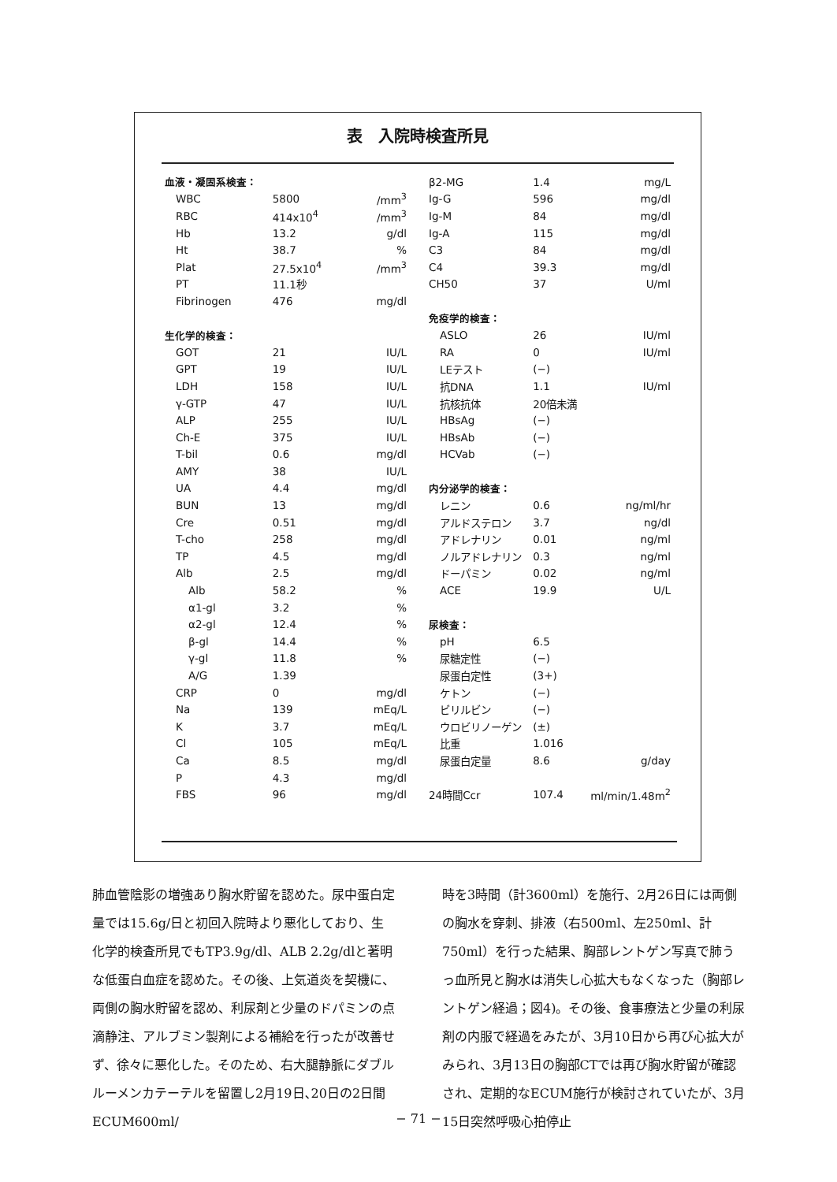表　入院時検査所見
| 血液・凝固系検査： | | |
| WBC | 5800 | /mm<sup>3</sup> |
| RBC | 414x10<sup>4</sup> | /mm<sup>3</sup> |
| Hb | 13.2 | g/dl |
| Ht | 38.7 | % |
| Plat | 27.5x10<sup>4</sup> | /mm<sup>3</sup> |
| PT | 11.1秒 | |
| Fibrinogen | 476 | mg/dl |
| 生化学的検査： | | |
| GOT | 21 | IU/L |
| GPT | 19 | IU/L |
| LDH | 158 | IU/L |
| γ-GTP | 47 | IU/L |
| ALP | 255 | IU/L |
| Ch-E | 375 | IU/L |
| T-bil | 0.6 | mg/dl |
| AMY | 38 | IU/L |
| UA | 4.4 | mg/dl |
| BUN | 13 | mg/dl |
| Cre | 0.51 | mg/dl |
| T-cho | 258 | mg/dl |
| TP | 4.5 | mg/dl |
| Alb | 2.5 | mg/dl |
| Alb | 58.2 | % |
| α1-gl | 3.2 | % |
| α2-gl | 12.4 | % |
| β-gl | 14.4 | % |
| γ-gl | 11.8 | % |
| A/G | 1.39 | |
| CRP | 0 | mg/dl |
| Na | 139 | mEq/L |
| K | 3.7 | mEq/L |
| Cl | 105 | mEq/L |
| Ca | 8.5 | mg/dl |
| P | 4.3 | mg/dl |
| FBS | 96 | mg/dl |
| β2-MG | 1.4 | mg/L |
| Ig-G | 596 | mg/dl |
| Ig-M | 84 | mg/dl |
| Ig-A | 115 | mg/dl |
| C3 | 84 | mg/dl |
| C4 | 39.3 | mg/dl |
| CH50 | 37 | U/ml |
| 免疫学的検査： | | |
| ASLO | 26 | IU/ml |
| RA | 0 | IU/ml |
| LEテスト | (−) | |
| 抗DNA | 1.1 | IU/ml |
| 抗核抗体 | 20倍未満 | |
| HBsAg | (−) | |
| HBsAb | (−) | |
| HCVab | (−) | |
| 内分泌学的検査： | | |
| レニン | 0.6 | ng/ml/hr |
| アルドステロン | 3.7 | ng/dl |
| アドレナリン | 0.01 | ng/ml |
| ノルアドレナリン | 0.3 | ng/ml |
| ドーパミン | 0.02 | ng/ml |
| ACE | 19.9 | U/L |
| 尿検査： | | |
| pH | 6.5 | |
| 尿糖定性 | (−) | |
| 尿蛋白定性 | (3+) | |
| ケトン | (−) | |
| ビリルビン | (−) | |
| ウロビリノーゲン | (±) | |
| 比重 | 1.016 | |
| 尿蛋白定量 | 8.6 | g/day |
| 24時間Ccr | 107.4 | ml/min/1.48m<sup>2</sup> |
肺血管陰影の増強あり胸水貯留を認めた。尿中蛋白定量では15.6g/日と初回入院時より悪化しており、生化学的検査所見でもTP3.9g/dl、ALB 2.2g/dlと著明な低蛋白血症を認めた。その後、上気道炎を契機に、両側の胸水貯留を認め、利尿剤と少量のドパミンの点滴静注、アルブミン製剤による補給を行ったが改善せず、徐々に悪化した。そのため、右大腿静脈にダブルルーメンカテーテルを留置し2月19日､20日の2日間ECUM600ml/
時を3時間（計3600ml）を施行、2月26日には両側の胸水を穿刺、排液（右500ml、左250ml、計750ml）を行った結果、胸部レントゲン写真で肺うっ血所見と胸水は消失し心拡大もなくなった（胸部レントゲン経過；図4)。その後、食事療法と少量の利尿剤の内服で経過をみたが、3月10日から再び心拡大がみられ、3月13日の胸部CTでは再び胸水貯留が確認され、定期的なECUM施行が検討されていたが、3月15日突然呼吸心拍停止
− 71 −